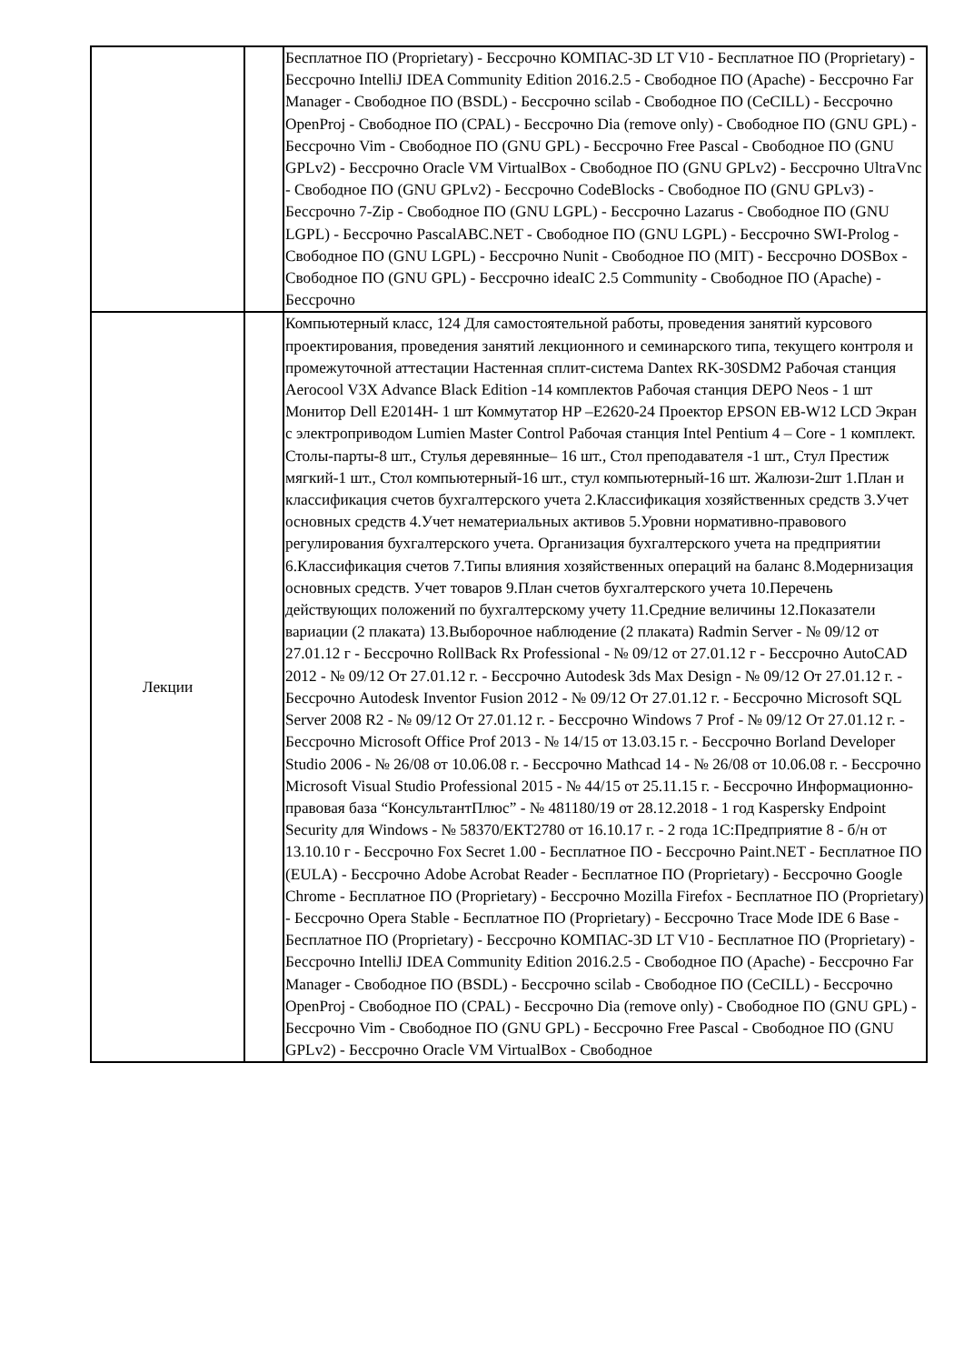| | | Бесплатное ПО (Proprietary) - Бессрочно КОМПАС-3D LT V10 - Бесплатное ПО (Proprietary) - Бессрочно IntelliJ IDEA Community Edition 2016.2.5 - Свободное ПО (Apache) - Бессрочно Far Manager - Свободное ПО (BSDL) - Бессрочно scilab - Свободное ПО (CeCILL) - Бессрочно OpenProj - Свободное ПО (CPAL) - Бессрочно Dia (remove only) - Свободное ПО (GNU GPL) - Бессрочно Vim - Свободное ПО (GNU GPL) - Бессрочно Free Pascal - Свободное ПО (GNU GPLv2) - Бессрочно Oracle VM VirtualBox - Свободное ПО (GNU GPLv2) - Бессрочно UltraVnc - Свободное ПО (GNU GPLv2) - Бессрочно CodeBlocks - Свободное ПО (GNU GPLv3) - Бессрочно 7-Zip - Свободное ПО (GNU LGPL) - Бессрочно Lazarus - Свободное ПО (GNU LGPL) - Бессрочно PascalABC.NET - Свободное ПО (GNU LGPL) - Бессрочно SWI-Prolog - Свободное ПО (GNU LGPL) - Бессрочно Nunit - Свободное ПО (MIT) - Бессрочно DOSBox - Свободное ПО (GNU GPL) - Бессрочно ideaIC 2.5 Community - Свободное ПО (Apache) - Бессрочно |
| Лекции | | Компьютерный класс, 124 Для самостоятельной работы, проведения занятий курсового проектирования, проведения занятий лекционного и семинарского типа, текущего контроля и промежуточной аттестации Настенная сплит-система Dantex RK-30SDM2 Рабочая станция Aerocool V3X Advance Black Edition -14 комплектов Рабочая станция DEPO Neos - 1 шт Монитор Dell E2014H- 1 шт Коммутатор HP –E2620-24 Проектор EPSON EB-W12 LCD Экран с электроприводом Lumien Master Control Рабочая станция Intel Pentium 4 – Core - 1 комплект. Столы-парты-8 шт., Стулья деревянные– 16 шт., Стол преподавателя -1 шт., Стул Престиж мягкий-1 шт., Стол компьютерный-16 шт., стул компьютерный-16 шт. Жалюзи-2шт 1.План и классификация счетов бухгалтерского учета 2.Классификация хозяйственных средств 3.Учет основных средств 4.Учет нематериальных активов 5.Уровни нормативно-правового регулирования бухгалтерского учета. Организация бухгалтерского учета на предприятии 6.Классификация счетов 7.Типы влияния хозяйственных операций на баланс 8.Модернизация основных средств. Учет товаров 9.План счетов бухгалтерского учета 10.Перечень действующих положений по бухгалтерскому учету 11.Средние величины 12.Показатели вариации (2 плаката) 13.Выборочное наблюдение (2 плаката) Radmin Server - № 09/12 от 27.01.12 г - Бессрочно RollBack Rx Professional - № 09/12 от 27.01.12 г - Бессрочно AutoCAD 2012 - № 09/12 От 27.01.12 г. - Бессрочно Autodesk 3ds Max Design - № 09/12 От 27.01.12 г. - Бессрочно Autodesk Inventor Fusion 2012 - № 09/12 От 27.01.12 г. - Бессрочно Microsoft SQL Server 2008 R2 - № 09/12 От 27.01.12 г. - Бессрочно Windows 7 Prof - № 09/12 От 27.01.12 г. - Бессрочно Microsoft Office Prof 2013 - № 14/15 от 13.03.15 г. - Бессрочно Borland Developer Studio 2006 - № 26/08 от 10.06.08 г. - Бессрочно Mathcad 14 - № 26/08 от 10.06.08 г. - Бессрочно Microsoft Visual Studio Professional 2015 - № 44/15 от 25.11.15 г. - Бессрочно Информационно-правовая база “КонсультантПлюс” - № 481180/19 от 28.12.2018 - 1 год Kaspersky Endpoint Security для Windows - № 58370/ЕКТ2780 от 16.10.17 г. - 2 года 1С:Предприятие 8 - б/н от 13.10.10 г - Бессрочно Fox Secret 1.00 - Бесплатное ПО - Бессрочно Paint.NET - Бесплатное ПО (EULA) - Бессрочно Adobe Acrobat Reader - Бесплатное ПО (Proprietary) - Бессрочно Google Chrome - Бесплатное ПО (Proprietary) - Бессрочно Mozilla Firefox - Бесплатное ПО (Proprietary) - Бессрочно Opera Stable - Бесплатное ПО (Proprietary) - Бессрочно Trace Mode IDE 6 Base - Бесплатное ПО (Proprietary) - Бессрочно КОМПАС-3D LT V10 - Бесплатное ПО (Proprietary) - Бессрочно IntelliJ IDEA Community Edition 2016.2.5 - Свободное ПО (Apache) - Бессрочно Far Manager - Свободное ПО (BSDL) - Бессрочно scilab - Свободное ПО (CeCILL) - Бессрочно OpenProj - Свободное ПО (CPAL) - Бессрочно Dia (remove only) - Свободное ПО (GNU GPL) - Бессрочно Vim - Свободное ПО (GNU GPL) - Бессрочно Free Pascal - Свободное ПО (GNU GPLv2) - Бессрочно Oracle VM VirtualBox - Свободное |